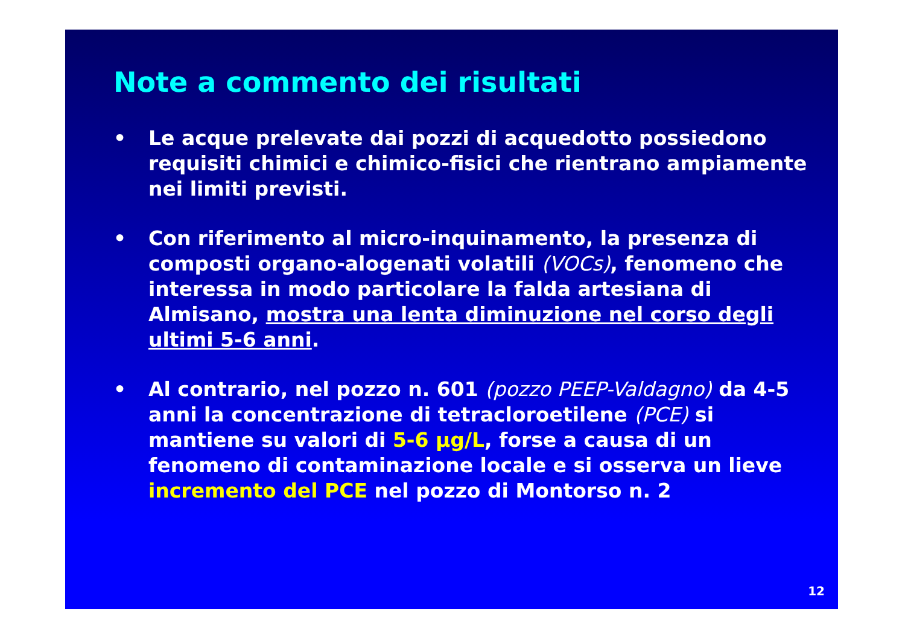Note a commento dei risultati
• Le acque prelevate dai pozzi di acquedotto possiedono requisiti chimici e chimico-fisici che rientrano ampiamente nei limiti previsti.
• Con riferimento al micro-inquinamento, la presenza di composti organo-alogenati volatili (VOCs), fenomeno che interessa in modo particolare la falda artesiana di Almisano, mostra una lenta diminuzione nel corso degli ultimi 5-6 anni.
• Al contrario, nel pozzo n. 601 (pozzo PEEP-Valdagno) da 4-5 anni la concentrazione di tetracloroetilene (PCE) si mantiene su valori di 5-6 µg/L, forse a causa di un fenomeno di contaminazione locale e si osserva un lieve incremento del PCE nel pozzo di Montorso n. 2
12